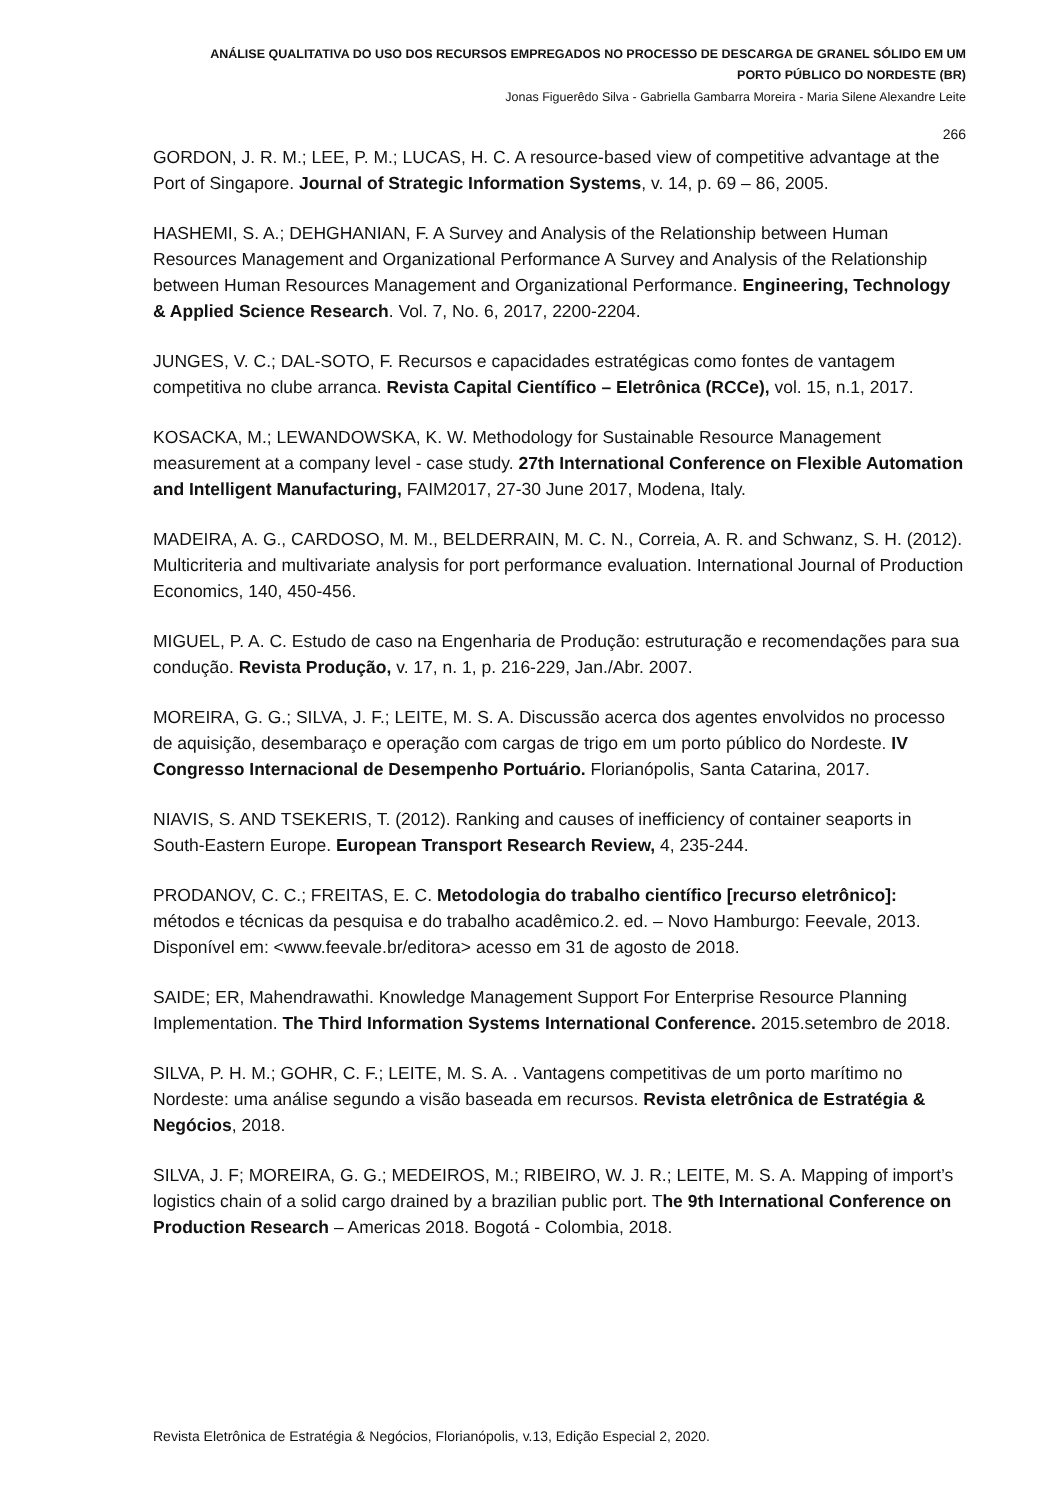ANÁLISE QUALITATIVA DO USO DOS RECURSOS EMPREGADOS NO PROCESSO DE DESCARGA DE GRANEL SÓLIDO EM UM
PORTO PÚBLICO DO NORDESTE (BR)
Jonas Figuerêdo Silva - Gabriella Gambarra Moreira - Maria Silene Alexandre Leite
266
GORDON, J. R. M.; LEE, P. M.; LUCAS, H. C. A resource-based view of competitive advantage at the Port of Singapore. Journal of Strategic Information Systems, v. 14, p. 69 – 86, 2005.
HASHEMI, S. A.; DEHGHANIAN, F. A Survey and Analysis of the Relationship between Human Resources Management and Organizational Performance A Survey and Analysis of the Relationship between Human Resources Management and Organizational Performance. Engineering, Technology & Applied Science Research. Vol. 7, No. 6, 2017, 2200-2204.
JUNGES, V. C.; DAL-SOTO, F. Recursos e capacidades estratégicas como fontes de vantagem competitiva no clube arranca. Revista Capital Científico – Eletrônica (RCCe), vol. 15, n.1, 2017.
KOSACKA, M.; LEWANDOWSKA, K. W. Methodology for Sustainable Resource Management measurement at a company level - case study. 27th International Conference on Flexible Automation and Intelligent Manufacturing, FAIM2017, 27-30 June 2017, Modena, Italy.
MADEIRA, A. G., CARDOSO, M. M., BELDERRAIN, M. C. N., Correia, A. R. and Schwanz, S. H. (2012). Multicriteria and multivariate analysis for port performance evaluation. International Journal of Production Economics, 140, 450-456.
MIGUEL, P. A. C. Estudo de caso na Engenharia de Produção: estruturação e recomendações para sua condução. Revista Produção, v. 17, n. 1, p. 216-229, Jan./Abr. 2007.
MOREIRA, G. G.; SILVA, J. F.; LEITE, M. S. A. Discussão acerca dos agentes envolvidos no processo de aquisição, desembaraço e operação com cargas de trigo em um porto público do Nordeste. IV Congresso Internacional de Desempenho Portuário. Florianópolis, Santa Catarina, 2017.
NIAVIS, S. AND TSEKERIS, T. (2012). Ranking and causes of inefficiency of container seaports in South-Eastern Europe. European Transport Research Review, 4, 235-244.
PRODANOV, C. C.; FREITAS, E. C. Metodologia do trabalho científico [recurso eletrônico]: métodos e técnicas da pesquisa e do trabalho acadêmico.2. ed. – Novo Hamburgo: Feevale, 2013. Disponível em: <www.feevale.br/editora> acesso em 31 de agosto de 2018.
SAIDE; ER, Mahendrawathi. Knowledge Management Support For Enterprise Resource Planning Implementation. The Third Information Systems International Conference. 2015.setembro de 2018.
SILVA, P. H. M.; GOHR, C. F.; LEITE, M. S. A. . Vantagens competitivas de um porto marítimo no Nordeste: uma análise segundo a visão baseada em recursos. Revista eletrônica de Estratégia & Negócios, 2018.
SILVA, J. F; MOREIRA, G. G.; MEDEIROS, M.; RIBEIRO, W. J. R.; LEITE, M. S. A. Mapping of import’s logistics chain of a solid cargo drained by a brazilian public port. The 9th International Conference on Production Research – Americas 2018. Bogotá - Colombia, 2018.
Revista Eletrônica de Estratégia & Negócios, Florianópolis, v.13, Edição Especial 2, 2020.